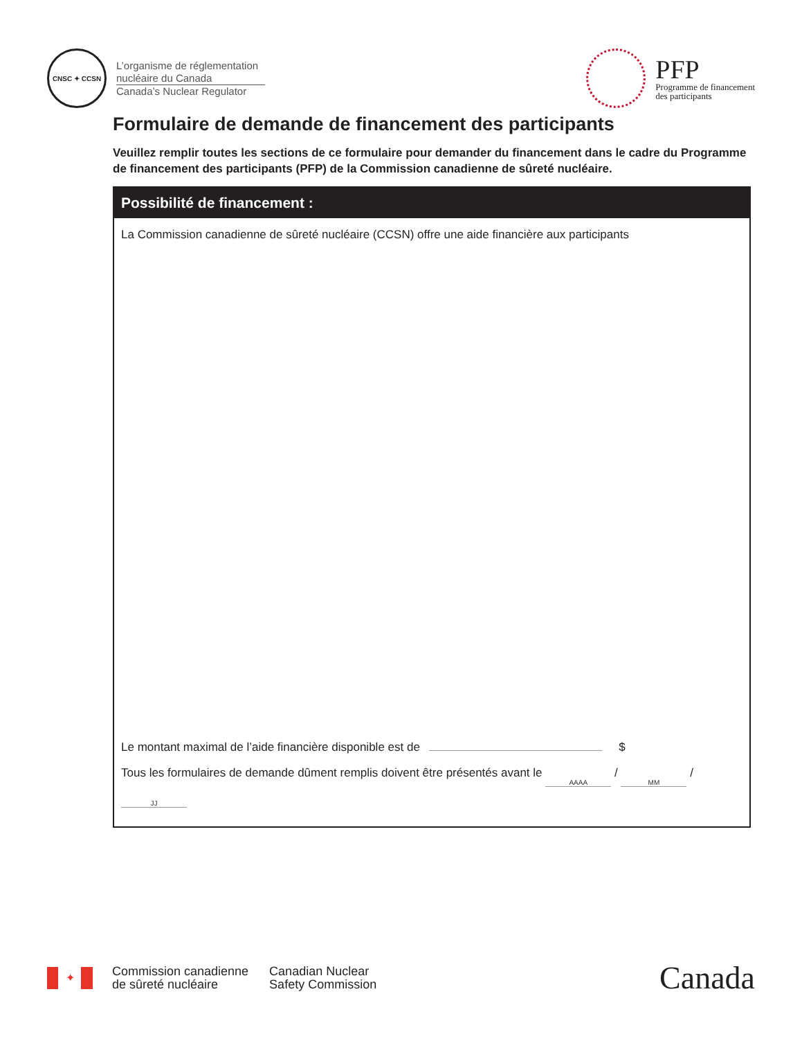CNSC ✦ CCSN
L’organisme de réglementation
nucléaire du Canada
Canada’s Nuclear Regulator
PFP
Programme de financement
des participants
Formulaire de demande de financement des participants
Veuillez remplir toutes les sections de ce formulaire pour demander du financement dans le cadre du Programme de financement des participants (PFP) de la Commission canadienne de sûreté nucléaire.
Possibilité de financement :
La Commission canadienne de sûreté nucléaire (CCSN) offre une aide financière aux participants
Le montant maximal de l’aide financière disponible est de $
Tous les formulaires de demande dûment remplis doivent être présentés avant le AAAA / MM / JJ
✦
Commission canadienne
de sûreté nucléaire
Canadian Nuclear
Safety Commission
Canada